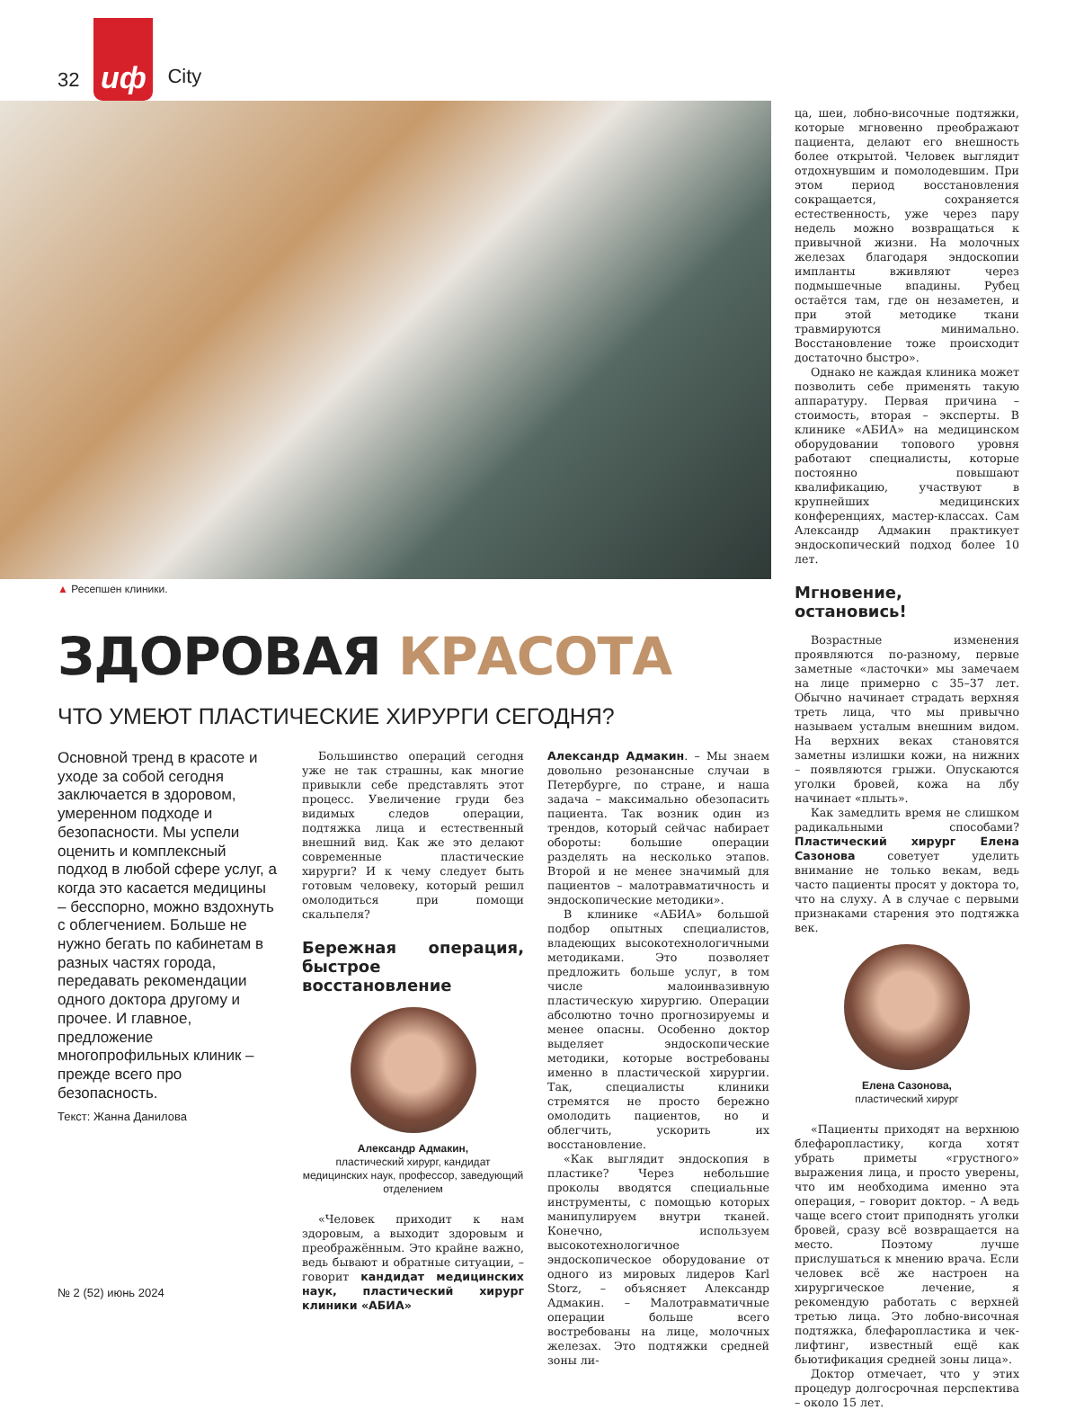32
иф
City
▲ Ресепшен клиники.
ЗДОРОВАЯ КРАСОТА
ЧТО УМЕЮТ ПЛАСТИЧЕСКИЕ ХИРУРГИ СЕГОДНЯ?
Основной тренд в красоте и уходе за собой сегодня заключается в здоровом, умеренном подходе и безопасности. Мы успели оценить и комплексный подход в любой сфере услуг, а когда это касается медицины – бесспорно, можно вздохнуть с облегчением. Больше не нужно бегать по кабинетам в разных частях города, передавать рекомендации одного доктора другому и прочее. И главное, предложение многопрофильных клиник – прежде всего про безопасность.
Текст: Жанна Данилова
Большинство операций сегодня уже не так страшны, как многие привыкли себе представлять этот процесс. Увеличение груди без видимых следов операции, подтяжка лица и естественный внешний вид. Как же это делают современные пластические хирурги? И к чему следует быть готовым человеку, который решил омолодиться при помощи скальпеля?
Бережная операция, быстрое восстановление
Александр Адмакин,
пластический хирург, кандидат медицинских наук, профессор, заведующий отделением
«Человек приходит к нам здоровым, а выходит здоровым и преображённым. Это крайне важно, ведь бывают и обратные ситуации, – говорит кандидат медицинских наук, пластический хирург клиники «АБИА»
Александр Адмакин. – Мы знаем довольно резонансные случаи в Петербурге, по стране, и наша задача – максимально обезопасить пациента. Так возник один из трендов, который сейчас набирает обороты: большие операции разделять на несколько этапов. Второй и не менее значимый для пациентов – малотравматичность и эндоскопические методики».
В клинике «АБИА» большой подбор опытных специалистов, владеющих высокотехнологичными методиками. Это позволяет предложить больше услуг, в том числе малоинвазивную пластическую хирургию. Операции абсолютно точно прогнозируемы и менее опасны. Особенно доктор выделяет эндоскопические методики, которые востребованы именно в пластической хирургии. Так, специалисты клиники стремятся не просто бережно омолодить пациентов, но и облегчить, ускорить их восстановление.
«Как выглядит эндоскопия в пластике? Через небольшие проколы вводятся специальные инструменты, с помощью которых манипулируем внутри тканей. Конечно, используем высокотехнологичное эндоскопическое оборудование от одного из мировых лидеров Karl Storz, – объясняет Александр Адмакин. – Малотравматичные операции больше всего востребованы на лице, молочных железах. Это подтяжки средней зоны ли-
ца, шеи, лобно-височные подтяжки, которые мгновенно преображают пациента, делают его внешность более открытой. Человек выглядит отдохнувшим и помолодевшим. При этом период восстановления сокращается, сохраняется естественность, уже через пару недель можно возвращаться к привычной жизни. На молочных железах благодаря эндоскопии импланты вживляют через подмышечные впадины. Рубец остаётся там, где он незаметен, и при этой методике ткани травмируются минимально. Восстановление тоже происходит достаточно быстро».
Однако не каждая клиника может позволить себе применять такую аппаратуру. Первая причина – стоимость, вторая – эксперты. В клинике «АБИА» на медицинском оборудовании топового уровня работают специалисты, которые постоянно повышают квалификацию, участвуют в крупнейших медицинских конференциях, мастер-классах. Сам Александр Адмакин практикует эндоскопический подход более 10 лет.
Мгновение, остановись!
Возрастные изменения проявляются по-разному, первые заметные «ласточки» мы замечаем на лице примерно с 35–37 лет. Обычно начинает страдать верхняя треть лица, что мы привычно называем усталым внешним видом. На верхних веках становятся заметны излишки кожи, на нижних – появляются грыжи. Опускаются уголки бровей, кожа на лбу начинает «плыть».
Как замедлить время не слишком радикальными способами? Пластический хирург Елена Сазонова советует уделить внимание не только векам, ведь часто пациенты просят у доктора то, что на слуху. А в случае с первыми признаками старения это подтяжка век.
Елена Сазонова,
пластический хирург
«Пациенты приходят на верхнюю блефаропластику, когда хотят убрать приметы «грустного» выражения лица, и просто уверены, что им необходима именно эта операция, – говорит доктор. – А ведь чаще всего стоит приподнять уголки бровей, сразу всё возвращается на место. Поэтому лучше прислушаться к мнению врача. Если человек всё же настроен на хирургическое лечение, я рекомендую работать с верхней третью лица. Это лобно-височная подтяжка, блефаропластика и чек-лифтинг, известный ещё как бьютификация средней зоны лица».
Доктор отмечает, что у этих процедур долгосрочная перспектива – около 15 лет.
№ 2 (52) июнь 2024